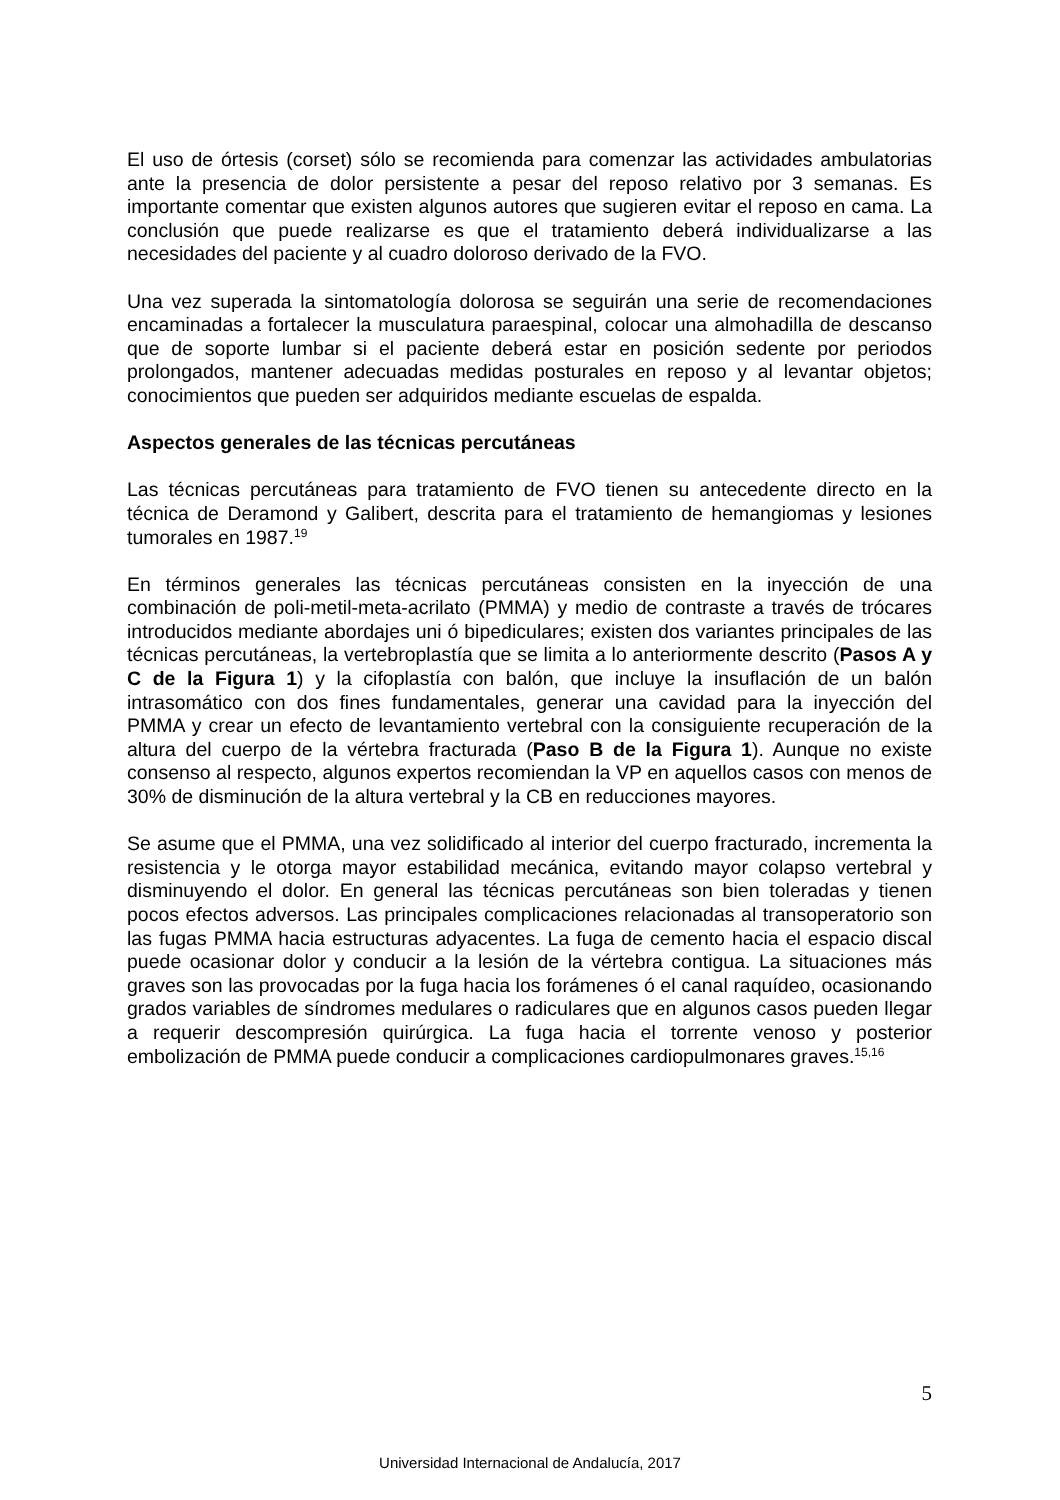El uso de órtesis (corset) sólo se recomienda para comenzar las actividades ambulatorias ante la presencia de dolor persistente a pesar del reposo relativo por 3 semanas. Es importante comentar que existen algunos autores que sugieren evitar el reposo en cama. La conclusión que puede realizarse es que el tratamiento deberá individualizarse a las necesidades del paciente y al cuadro doloroso derivado de la FVO.
Una vez superada la sintomatología dolorosa se seguirán una serie de recomendaciones encaminadas a fortalecer la musculatura paraespinal, colocar una almohadilla de descanso que de soporte lumbar si el paciente deberá estar en posición sedente por periodos prolongados, mantener adecuadas medidas posturales en reposo y al levantar objetos; conocimientos que pueden ser adquiridos mediante escuelas de espalda.
Aspectos generales de las técnicas percutáneas
Las técnicas percutáneas para tratamiento de FVO tienen su antecedente directo en la técnica de Deramond y Galibert, descrita para el tratamiento de hemangiomas y lesiones tumorales en 1987.<sup>19</sup>
En términos generales las técnicas percutáneas consisten en la inyección de una combinación de poli-metil-meta-acrilato (PMMA) y medio de contraste a través de trócares introducidos mediante abordajes uni ó bipediculares; existen dos variantes principales de las técnicas percutáneas, la vertebroplastía que se limita a lo anteriormente descrito (Pasos A y C de la Figura 1) y la cifoplastía con balón, que incluye la insuflación de un balón intrasomático con dos fines fundamentales, generar una cavidad para la inyección del PMMA y crear un efecto de levantamiento vertebral con la consiguiente recuperación de la altura del cuerpo de la vértebra fracturada (Paso B de la Figura 1). Aunque no existe consenso al respecto, algunos expertos recomiendan la VP en aquellos casos con menos de 30% de disminución de la altura vertebral y la CB en reducciones mayores.
Se asume que el PMMA, una vez solidificado al interior del cuerpo fracturado, incrementa la resistencia y le otorga mayor estabilidad mecánica, evitando mayor colapso vertebral y disminuyendo el dolor. En general las técnicas percutáneas son bien toleradas y tienen pocos efectos adversos. Las principales complicaciones relacionadas al transoperatorio son las fugas PMMA hacia estructuras adyacentes. La fuga de cemento hacia el espacio discal puede ocasionar dolor y conducir a la lesión de la vértebra contigua. La situaciones más graves son las provocadas por la fuga hacia los forámenes ó el canal raquídeo, ocasionando grados variables de síndromes medulares o radiculares que en algunos casos pueden llegar a requerir descompresión quirúrgica. La fuga hacia el torrente venoso y posterior embolización de PMMA puede conducir a complicaciones cardiopulmonares graves.<sup>15,16</sup>
5
Universidad Internacional de Andalucía, 2017